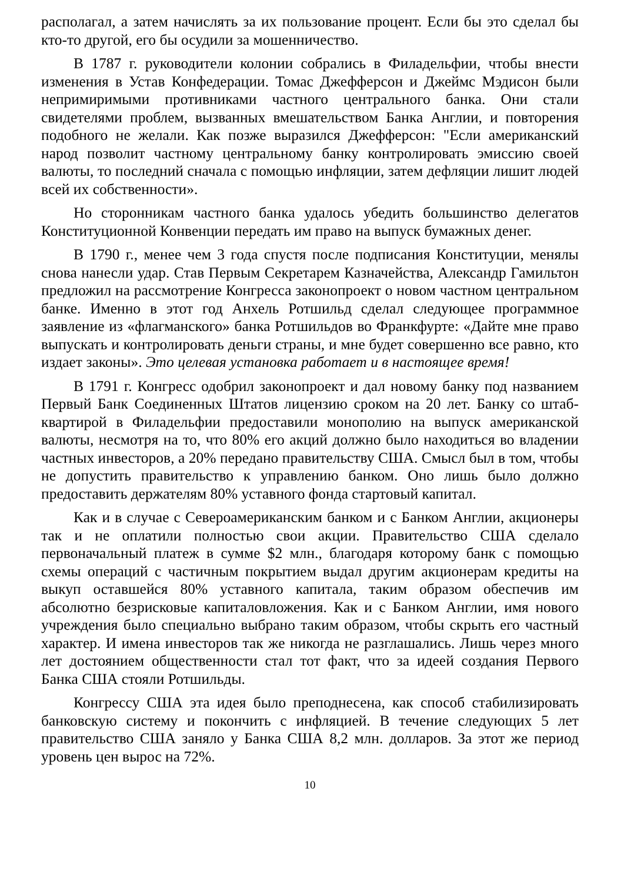располагал, а затем начислять за их пользование процент. Если бы это сделал бы кто-то другой, его бы осудили за мошенничество.
В 1787 г. руководители колонии собрались в Филадельфии, чтобы внести изменения в Устав Конфедерации. Томас Джефферсон и Джеймс Мэдисон были непримиримыми противниками частного центрального банка. Они стали свидетелями проблем, вызванных вмешательством Банка Англии, и повторения подобного не желали. Как позже выразился Джефферсон: "Если американский народ позволит частному центральному банку контролировать эмиссию своей валюты, то последний сначала с помощью инфляции, затем дефляции лишит людей всей их собственности».
Но сторонникам частного банка удалось убедить большинство делегатов Конституционной Конвенции передать им право на выпуск бумажных денег.
В 1790 г., менее чем 3 года спустя после подписания Конституции, менялы снова нанесли удар. Став Первым Секретарем Казначейства, Александр Гамильтон предложил на рассмотрение Конгресса законопроект о новом частном центральном банке. Именно в этот год Анхель Ротшильд сделал следующее программное заявление из «флагманского» банка Ротшильдов во Франкфурте: «Дайте мне право выпускать и контролировать деньги страны, и мне будет совершенно все равно, кто издает законы». Это целевая установка работает и в настоящее время!
В 1791 г. Конгресс одобрил законопроект и дал новому банку под названием Первый Банк Соединенных Штатов лицензию сроком на 20 лет. Банку со штаб-квартирой в Филадельфии предоставили монополию на выпуск американской валюты, несмотря на то, что 80% его акций должно было находиться во владении частных инвесторов, а 20% передано правительству США. Смысл был в том, чтобы не допустить правительство к управлению банком. Оно лишь было должно предоставить держателям 80% уставного фонда стартовый капитал.
Как и в случае с Североамериканским банком и с Банком Англии, акционеры так и не оплатили полностью свои акции. Правительство США сделало первоначальный платеж в сумме $2 млн., благодаря которому банк с помощью схемы операций с частичным покрытием выдал другим акционерам кредиты на выкуп оставшейся 80% уставного капитала, таким образом обеспечив им абсолютно безрисковые капиталовложения. Как и с Банком Англии, имя нового учреждения было специально выбрано таким образом, чтобы скрыть его частный характер. И имена инвесторов так же никогда не разглашались. Лишь через много лет достоянием общественности стал тот факт, что за идеей создания Первого Банка США стояли Ротшильды.
Конгрессу США эта идея было преподнесена, как способ стабилизировать банковскую систему и покончить с инфляцией. В течение следующих 5 лет правительство США заняло у Банка США 8,2 млн. долларов. За этот же период уровень цен вырос на 72%.
10